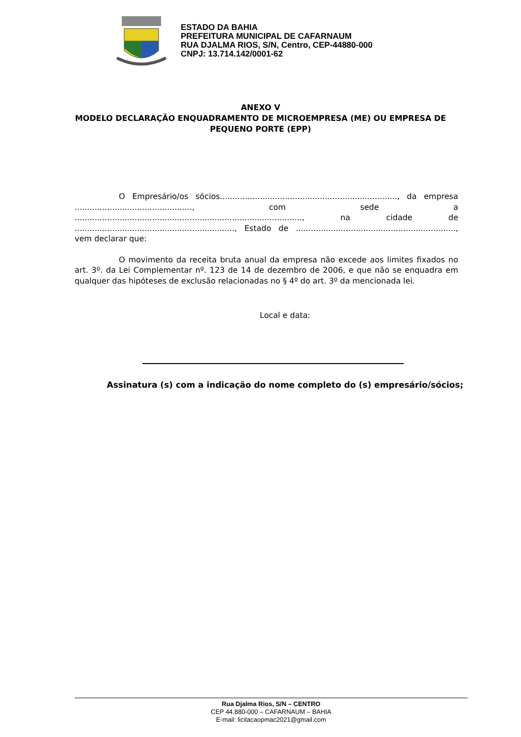ESTADO DA BAHIA
PREFEITURA MUNICIPAL DE CAFARNAUM
RUA DJALMA RIOS, S/N, Centro, CEP-44880-000
CNPJ: 13.714.142/0001-62
ANEXO V
MODELO DECLARAÇÃO ENQUADRAMENTO DE MICROEMPRESA (ME) OU EMPRESA DE PEQUENO PORTE (EPP)
O Empresário/os sócios......................................................................., da empresa ..............................................., com sede a ..........................................................................................., na cidade de ................................................................, Estado de ................................................................, vem declarar que:
O movimento da receita bruta anual da empresa não excede aos limites fixados no art. 3º. da Lei Complementar nº. 123 de 14 de dezembro de 2006, e que não se enquadra em qualquer das hipóteses de exclusão relacionadas no § 4º do art. 3º da mencionada lei.
Local e data:
Assinatura (s) com a indicação do nome completo do (s) empresário/sócios;
Rua Djalma Rios, S/N – CENTRO
CEP 44.880-000 – CAFARNAUM – BAHIA
E-mail: licitacaopmac2021@gmail.com